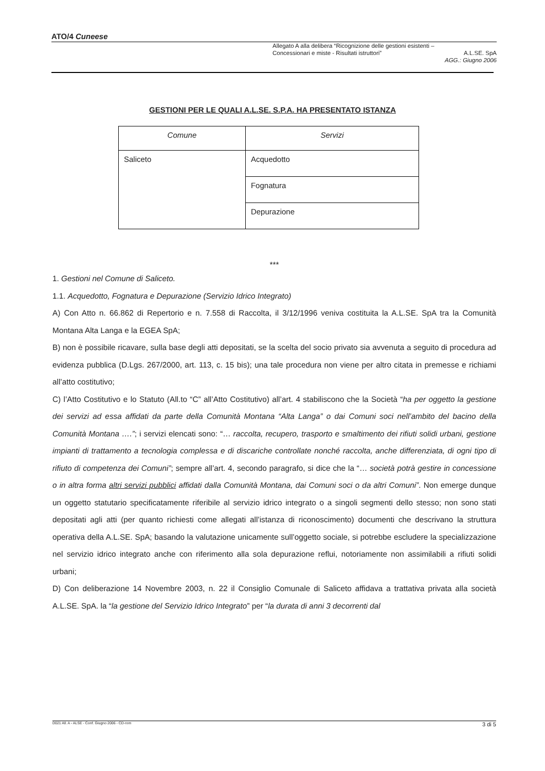ATO/4 Cuneese
Allegato A alla delibera “Ricognizione delle gestioni esistenti –
Concessionari e miste - Risultati istruttori” A.L.SE. SpA
AGG.: Giugno 2006
GESTIONI PER LE QUALI A.L.SE. S.P.A. HA PRESENTATO ISTANZA
| Comune | Servizi |
| --- | --- |
| Saliceto | Acquedotto |
| | Fognatura |
| | Depurazione |
***
1. Gestioni nel Comune di Saliceto.
1.1. Acquedotto, Fognatura e Depurazione (Servizio Idrico Integrato)
A) Con Atto n. 66.862 di Repertorio e n. 7.558 di Raccolta, il 3/12/1996 veniva costituita la A.L.SE. SpA tra la Comunità Montana Alta Langa e la EGEA SpA;
B) non è possibile ricavare, sulla base degli atti depositati, se la scelta del socio privato sia avvenuta a seguito di procedura ad evidenza pubblica (D.Lgs. 267/2000, art. 113, c. 15 bis); una tale procedura non viene per altro citata in premesse e richiami all’atto costitutivo;
C) l’Atto Costitutivo e lo Statuto (All.to “C” all’Atto Costitutivo) all’art. 4 stabiliscono che la Società “ha per oggetto la gestione dei servizi ad essa affidati da parte della Comunità Montana “Alta Langa” o dai Comuni soci nell’ambito del bacino della Comunità Montana ….”; i servizi elencati sono: “… raccolta, recupero, trasporto e smaltimento dei rifiuti solidi urbani, gestione impianti di trattamento a tecnologia complessa e di discariche controllate nonché raccolta, anche differenziata, di ogni tipo di rifiuto di competenza dei Comuni”; sempre all’art. 4, secondo paragrafo, si dice che la “… società potrà gestire in concessione o in altra forma altri servizi pubblici affidati dalla Comunità Montana, dai Comuni soci o da altri Comuni”. Non emerge dunque un oggetto statutario specificatamente riferibile al servizio idrico integrato o a singoli segmenti dello stesso; non sono stati depositati agli atti (per quanto richiesti come allegati all’istanza di riconoscimento) documenti che descrivano la struttura operativa della A.L.SE. SpA; basando la valutazione unicamente sull’oggetto sociale, si potrebbe escludere la specializzazione nel servizio idrico integrato anche con riferimento alla sola depurazione reflui, notoriamente non assimilabili a rifiuti solidi urbani;
D) Con deliberazione 14 Novembre 2003, n. 22 il Consiglio Comunale di Saliceto affidava a trattativa privata alla società A.L.SE. SpA. la “la gestione del Servizio Idrico Integrato” per “la durata di anni 3 decorrenti dal
D021 All. A - ALSE - Conf. Giugno 2006 - CD-rom 3 di 5